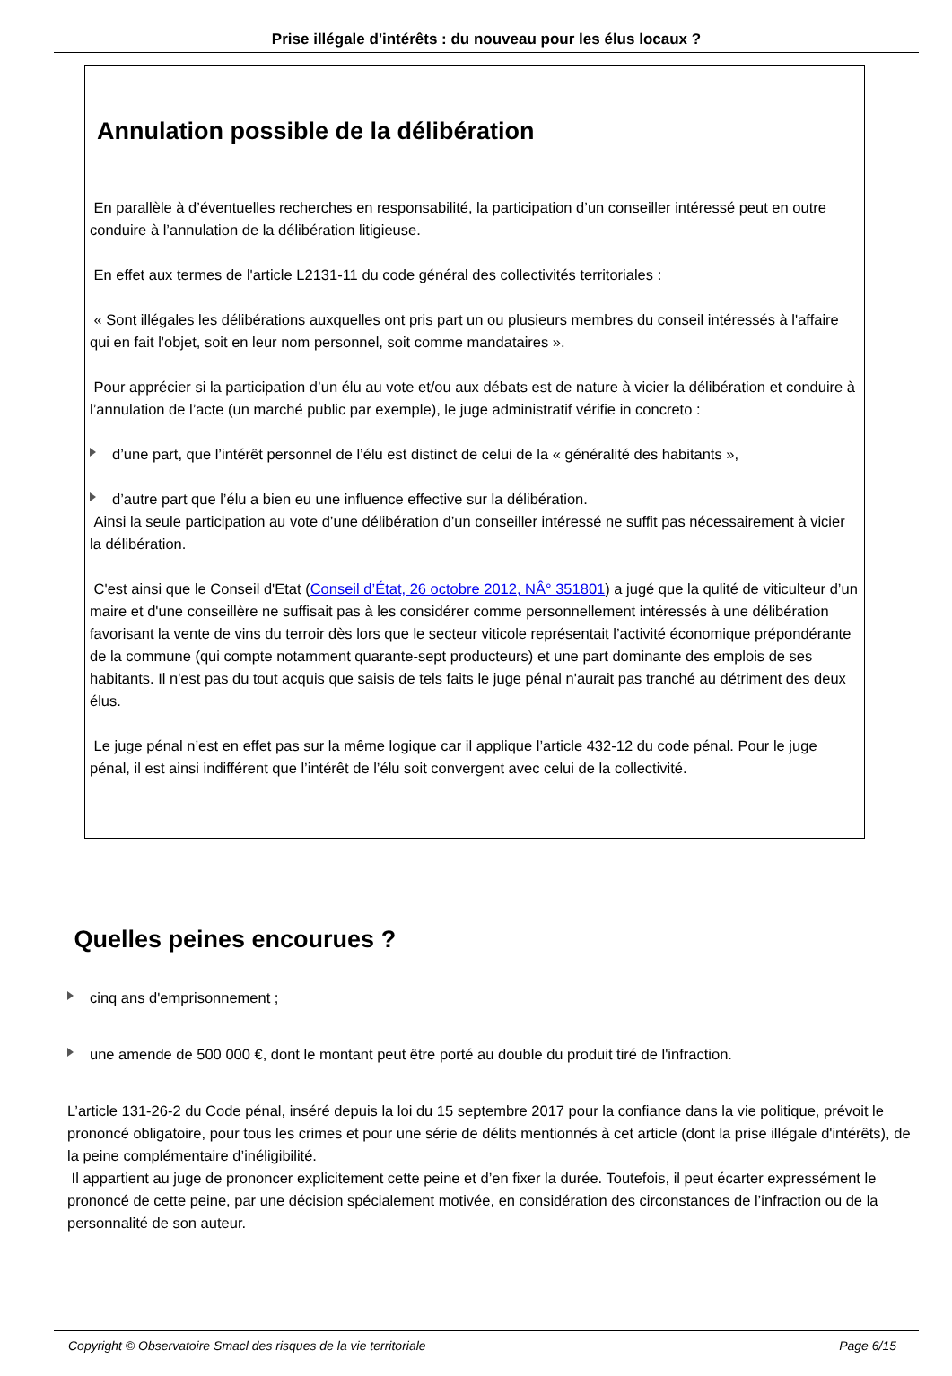Prise illégale d'intérêts : du nouveau pour les élus locaux ?
Annulation possible de la délibération
En parallèle à d’éventuelles recherches en responsabilité, la participation d’un conseiller intéressé peut en outre conduire à l’annulation de la délibération litigieuse.
En effet aux termes de l'article L2131-11 du code général des collectivités territoriales :
« Sont illégales les délibérations auxquelles ont pris part un ou plusieurs membres du conseil intéressés à l'affaire qui en fait l'objet, soit en leur nom personnel, soit comme mandataires ».
Pour apprécier si la participation d’un élu au vote et/ou aux débats est de nature à vicier la délibération et conduire à l’annulation de l’acte (un marché public par exemple), le juge administratif vérifie in concreto :
d’une part, que l’intérêt personnel de l’élu est distinct de celui de la « généralité des habitants »,
d’autre part que l’élu a bien eu une influence effective sur la délibération.
Ainsi la seule participation au vote d’une délibération d’un conseiller intéressé ne suffit pas nécessairement à vicier la délibération.
C'est ainsi que le Conseil d'Etat (Conseil d’État, 26 octobre 2012, NÂ° 351801) a jugé que la qulité de viticulteur d’un maire et d'une conseillère ne suffisait pas à les considérer comme personnellement intéressés à une délibération favorisant la vente de vins du terroir dès lors que le secteur viticole représentait l’activité économique prépondérante de la commune (qui compte notamment quarante-sept producteurs) et une part dominante des emplois de ses habitants. Il n'est pas du tout acquis que saisis de tels faits le juge pénal n'aurait pas tranché au détriment des deux élus.
Le juge pénal n’est en effet pas sur la même logique car il applique l’article 432-12 du code pénal. Pour le juge pénal, il est ainsi indifférent que l’intérêt de l’élu soit convergent avec celui de la collectivité.
Quelles peines encourues ?
cinq ans d'emprisonnement ;
une amende de 500 000 €, dont le montant peut être porté au double du produit tiré de l'infraction.
L’article 131-26-2 du Code pénal, inséré depuis la loi du 15 septembre 2017 pour la confiance dans la vie politique, prévoit le prononcé obligatoire, pour tous les crimes et pour une série de délits mentionnés à cet article (dont la prise illégale d'intérêts), de la peine complémentaire d’inéligibilité.
Il appartient au juge de prononcer explicitement cette peine et d’en fixer la durée. Toutefois, il peut écarter expressément le prononcé de cette peine, par une décision spécialement motivée, en considération des circonstances de l’infraction ou de la personnalité de son auteur.
Copyright © Observatoire Smacl des risques de la vie territoriale Page 6/15